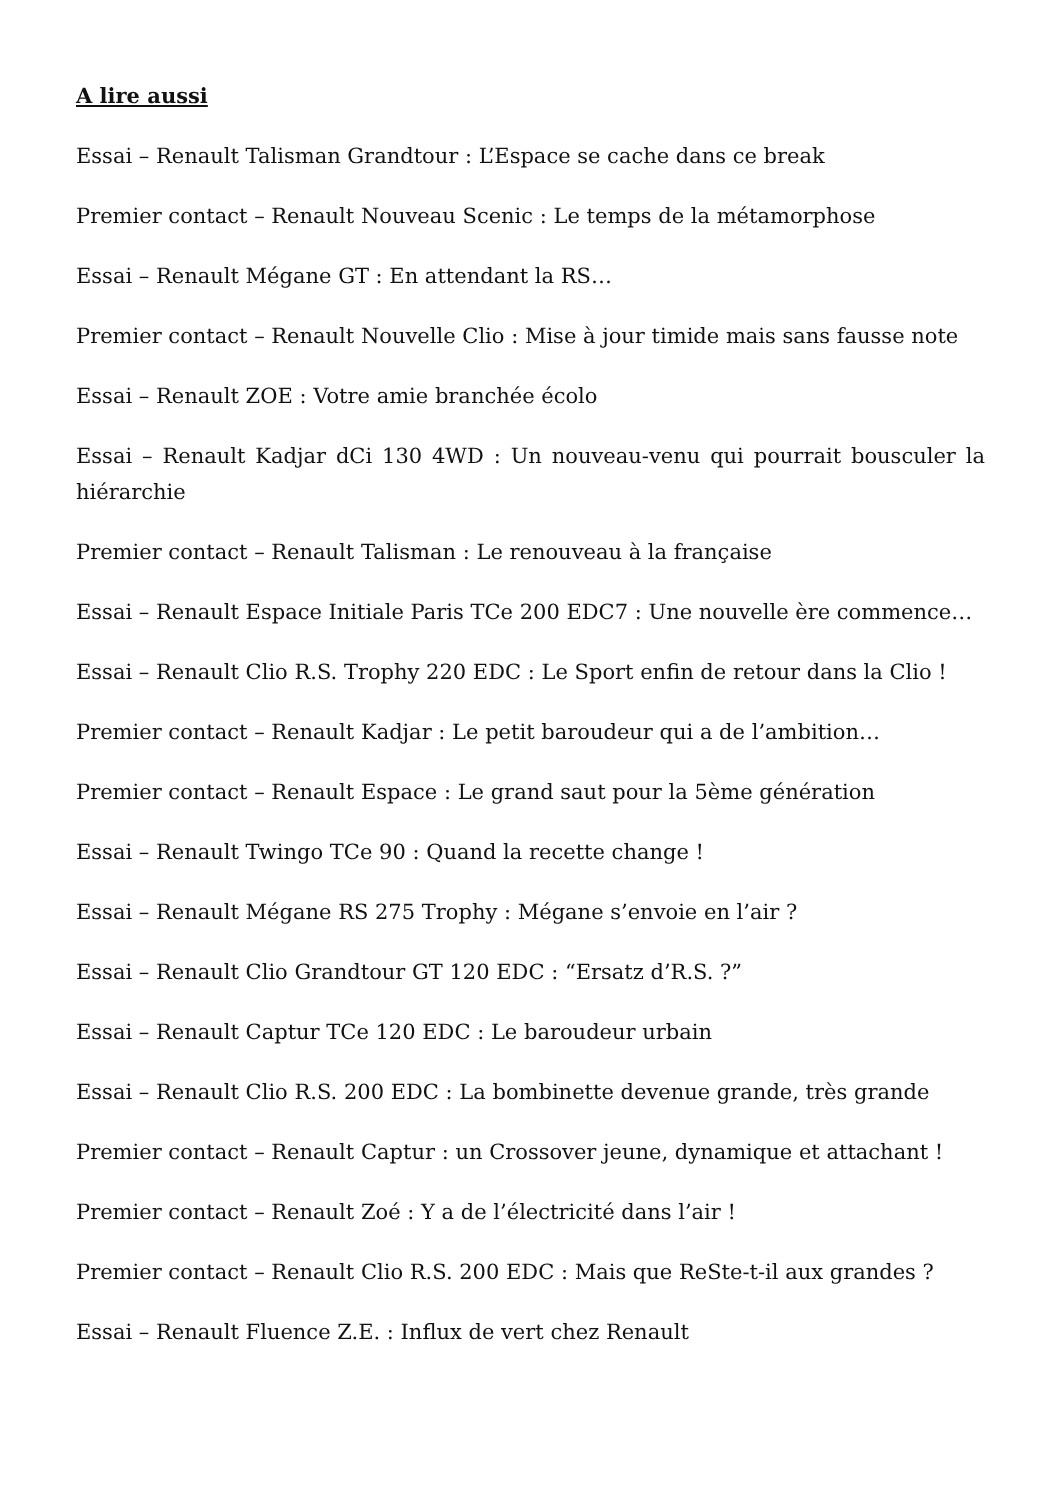A lire aussi
Essai – Renault Talisman Grandtour : L’Espace se cache dans ce break
Premier contact – Renault Nouveau Scenic : Le temps de la métamorphose
Essai – Renault Mégane GT : En attendant la RS…
Premier contact – Renault Nouvelle Clio : Mise à jour timide mais sans fausse note
Essai – Renault ZOE : Votre amie branchée écolo
Essai – Renault Kadjar dCi 130 4WD : Un nouveau-venu qui pourrait bousculer la hiérarchie
Premier contact – Renault Talisman : Le renouveau à la française
Essai – Renault Espace Initiale Paris TCe 200 EDC7 : Une nouvelle ère commence…
Essai – Renault Clio R.S. Trophy 220 EDC : Le Sport enfin de retour dans la Clio !
Premier contact – Renault Kadjar : Le petit baroudeur qui a de l’ambition…
Premier contact – Renault Espace : Le grand saut pour la 5ème génération
Essai – Renault Twingo TCe 90 : Quand la recette change !
Essai – Renault Mégane RS 275 Trophy : Mégane s’envoie en l’air ?
Essai – Renault Clio Grandtour GT 120 EDC : “Ersatz d’R.S. ?”
Essai – Renault Captur TCe 120 EDC : Le baroudeur urbain
Essai – Renault Clio R.S. 200 EDC : La bombinette devenue grande, très grande
Premier contact – Renault Captur : un Crossover jeune, dynamique et attachant !
Premier contact – Renault Zoé : Y a de l’électricité dans l’air !
Premier contact – Renault Clio R.S. 200 EDC : Mais que ReSte-t-il aux grandes ?
Essai – Renault Fluence Z.E. : Influx de vert chez Renault